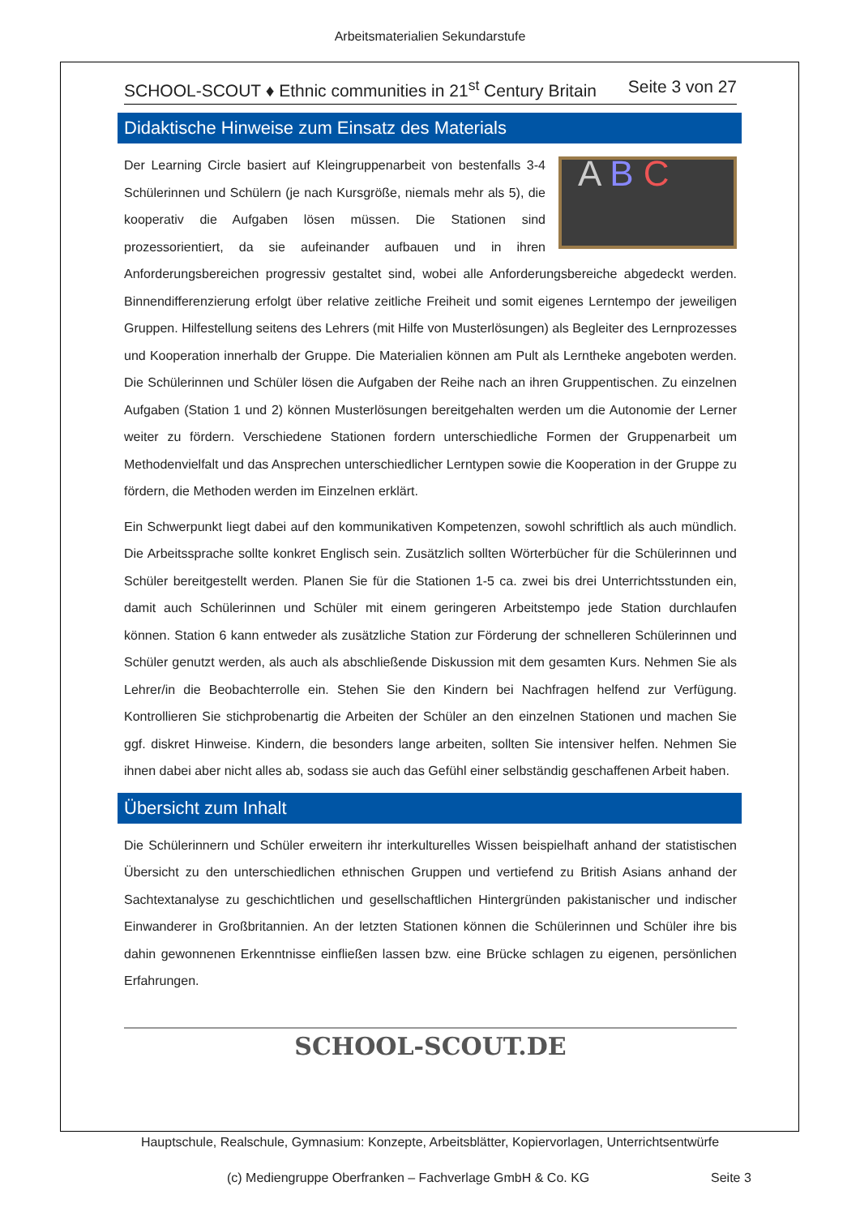Arbeitsmaterialien Sekundarstufe
SCHOOL-SCOUT ♦ Ethnic communities in 21<sup>st</sup> Century Britain Seite 3 von 27
Didaktische Hinweise zum Einsatz des Materials
A B C Der Learning Circle basiert auf Kleingruppenarbeit von bestenfalls 3-4 Schülerinnen und Schülern (je nach Kursgröße, niemals mehr als 5), die kooperativ die Aufgaben lösen müssen. Die Stationen sind prozessorientiert, da sie aufeinander aufbauen und in ihren Anforderungsbereichen progressiv gestaltet sind, wobei alle Anforderungsbereiche abgedeckt werden. Binnendifferenzierung erfolgt über relative zeitliche Freiheit und somit eigenes Lerntempo der jeweiligen Gruppen. Hilfestellung seitens des Lehrers (mit Hilfe von Musterlösungen) als Begleiter des Lernprozesses und Kooperation innerhalb der Gruppe. Die Materialien können am Pult als Lerntheke angeboten werden. Die Schülerinnen und Schüler lösen die Aufgaben der Reihe nach an ihren Gruppentischen. Zu einzelnen Aufgaben (Station 1 und 2) können Musterlösungen bereitgehalten werden um die Autonomie der Lerner weiter zu fördern. Verschiedene Stationen fordern unterschiedliche Formen der Gruppenarbeit um Methodenvielfalt und das Ansprechen unterschiedlicher Lerntypen sowie die Kooperation in der Gruppe zu fördern, die Methoden werden im Einzelnen erklärt.
Ein Schwerpunkt liegt dabei auf den kommunikativen Kompetenzen, sowohl schriftlich als auch mündlich. Die Arbeitssprache sollte konkret Englisch sein. Zusätzlich sollten Wörterbücher für die Schülerinnen und Schüler bereitgestellt werden. Planen Sie für die Stationen 1-5 ca. zwei bis drei Unterrichtsstunden ein, damit auch Schülerinnen und Schüler mit einem geringeren Arbeitstempo jede Station durchlaufen können. Station 6 kann entweder als zusätzliche Station zur Förderung der schnelleren Schülerinnen und Schüler genutzt werden, als auch als abschließende Diskussion mit dem gesamten Kurs. Nehmen Sie als Lehrer/in die Beobachterrolle ein. Stehen Sie den Kindern bei Nachfragen helfend zur Verfügung. Kontrollieren Sie stichprobenartig die Arbeiten der Schüler an den einzelnen Stationen und machen Sie ggf. diskret Hinweise. Kindern, die besonders lange arbeiten, sollten Sie intensiver helfen. Nehmen Sie ihnen dabei aber nicht alles ab, sodass sie auch das Gefühl einer selbständig geschaffenen Arbeit haben.
Übersicht zum Inhalt
Die Schülerinnern und Schüler erweitern ihr interkulturelles Wissen beispielhaft anhand der statistischen Übersicht zu den unterschiedlichen ethnischen Gruppen und vertiefend zu British Asians anhand der Sachtextanalyse zu geschichtlichen und gesellschaftlichen Hintergründen pakistanischer und indischer Einwanderer in Großbritannien. An der letzten Stationen können die Schülerinnen und Schüler ihre bis dahin gewonnenen Erkenntnisse einfließen lassen bzw. eine Brücke schlagen zu eigenen, persönlichen Erfahrungen.
SCHOOL-SCOUT.DE
Hauptschule, Realschule, Gymnasium: Konzepte, Arbeitsblätter, Kopiervorlagen, Unterrichtsentwürfe
(c) Mediengruppe Oberfranken – Fachverlage GmbH & Co. KG
Seite 3